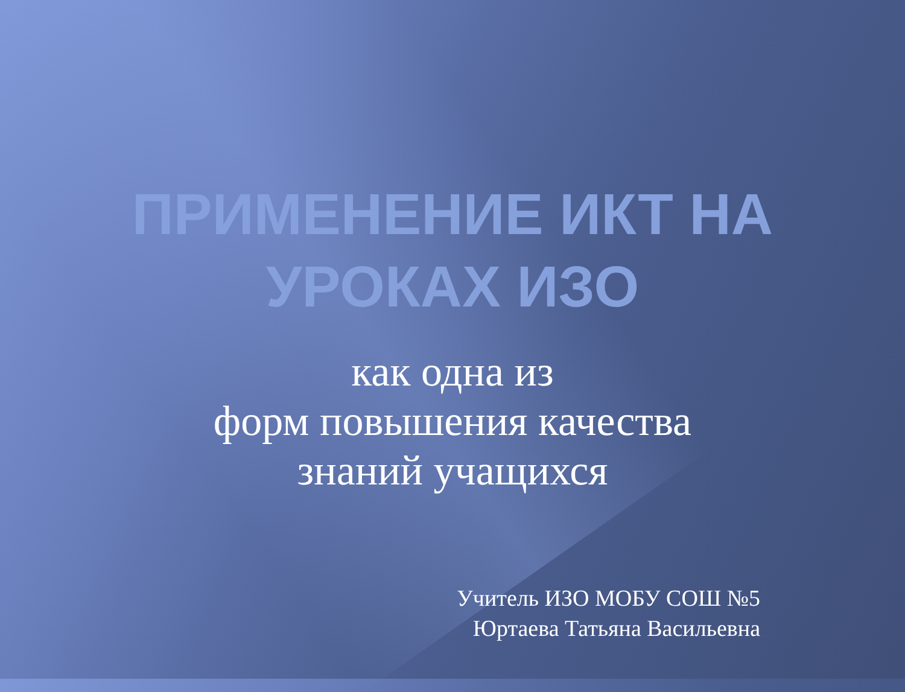ПРИМЕНЕНИЕ ИКТ НА
УРОКАХ ИЗО
как одна из
форм повышения качества
знаний учащихся
Учитель ИЗО МОБУ СОШ №5
Юртаева Татьяна Васильевна